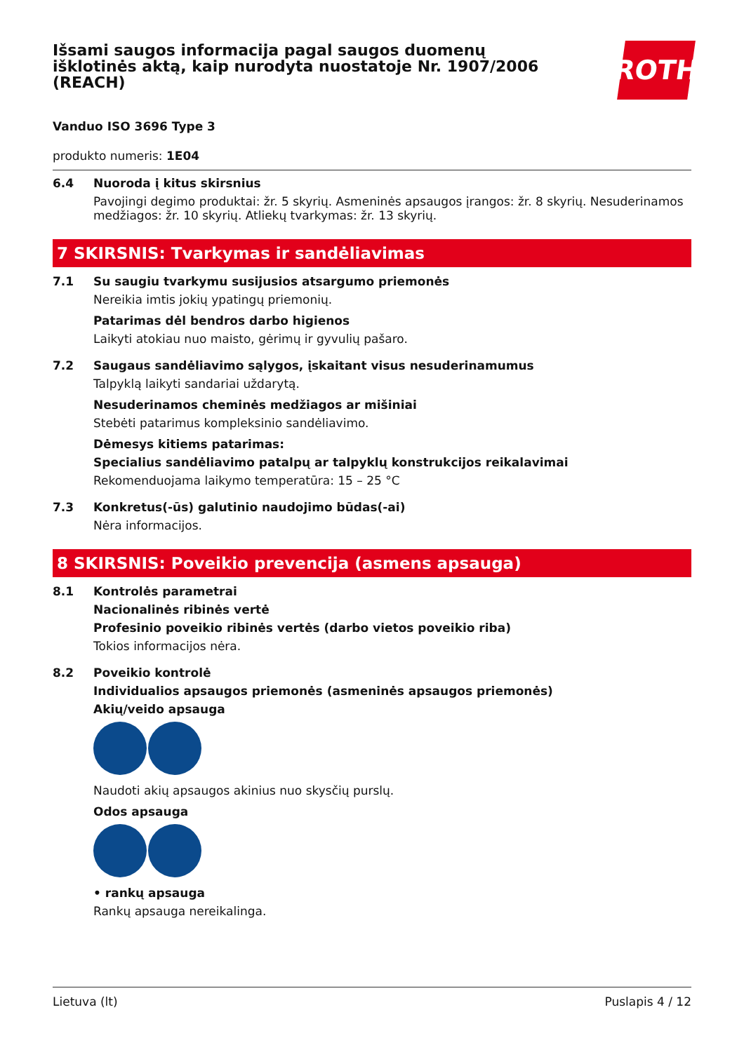Išsami saugos informacija pagal saugos duomenų išklotinės aktą, kaip nurodyta nuostatoje Nr. 1907/2006 (REACH)
ROTH
Vanduo ISO 3696 Type 3
produkto numeris: 1E04
6.4
Nuoroda į kitus skirsnius
Pavojingi degimo produktai: žr. 5 skyrių. Asmeninės apsaugos įrangos: žr. 8 skyrių. Nesuderinamos medžiagos: žr. 10 skyrių. Atliekų tvarkymas: žr. 13 skyrių.
7 SKIRSNIS: Tvarkymas ir sandėliavimas
7.1
Su saugiu tvarkymu susijusios atsargumo priemonės
Nereikia imtis jokių ypatingų priemonių.
Patarimas dėl bendros darbo higienos
Laikyti atokiau nuo maisto, gėrimų ir gyvulių pašaro.
7.2
Saugaus sandėliavimo sąlygos, įskaitant visus nesuderinamumus
Talpyklą laikyti sandariai uždarytą.
Nesuderinamos cheminės medžiagos ar mišiniai
Stebėti patarimus kompleksinio sandėliavimo.
Dėmesys kitiems patarimas:
Specialius sandėliavimo patalpų ar talpyklų konstrukcijos reikalavimai
Rekomenduojama laikymo temperatūra: 15 – 25 °C
7.3
Konkretus(-ūs) galutinio naudojimo būdas(-ai)
Nėra informacijos.
8 SKIRSNIS: Poveikio prevencija (asmens apsauga)
8.1
Kontrolės parametrai
Nacionalinės ribinės vertė
Profesinio poveikio ribinės vertės (darbo vietos poveikio riba)
Tokios informacijos nėra.
8.2
Poveikio kontrolė
Individualios apsaugos priemonės (asmeninės apsaugos priemonės)
Akių/veido apsauga
Naudoti akių apsaugos akinius nuo skysčių purslų.
Odos apsauga
• rankų apsauga
Rankų apsauga nereikalinga.
Lietuva (lt) Puslapis 4 / 12